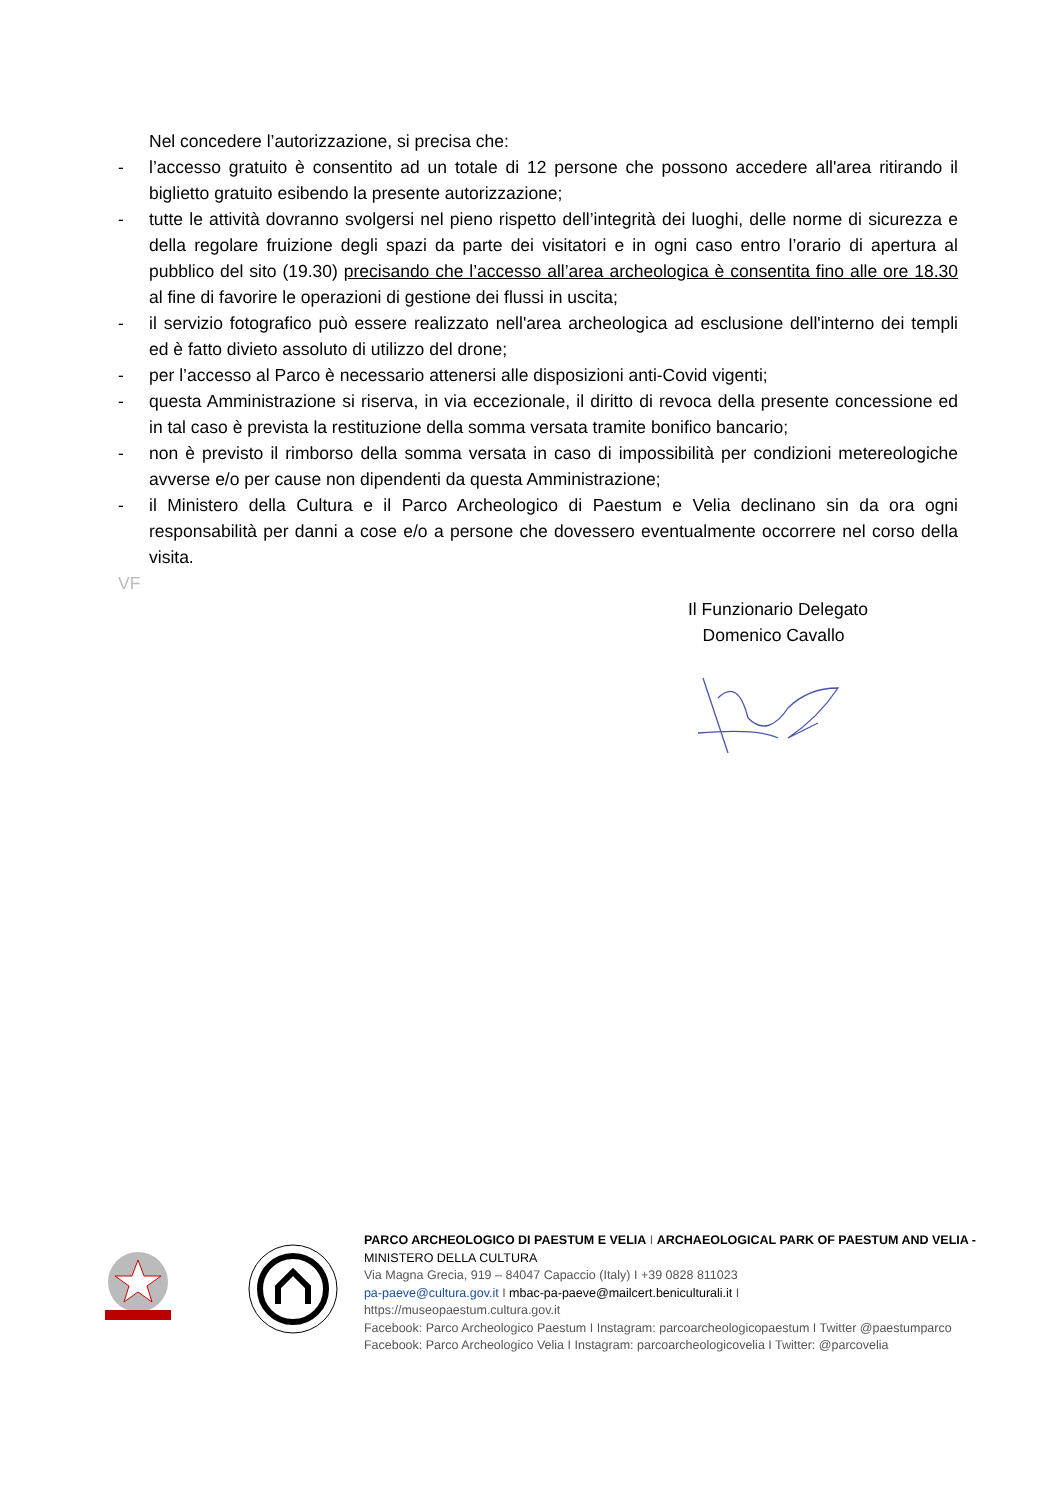Nel concedere l’autorizzazione, si precisa che:
- l’accesso gratuito è consentito ad un totale di 12 persone che possono accedere all'area ritirando il biglietto gratuito esibendo la presente autorizzazione;
- tutte le attività dovranno svolgersi nel pieno rispetto dell’integrità dei luoghi, delle norme di sicurezza e della regolare fruizione degli spazi da parte dei visitatori e in ogni caso entro l’orario di apertura al pubblico del sito (19.30) precisando che l’accesso all’area archeologica è consentita fino alle ore 18.30 al fine di favorire le operazioni di gestione dei flussi in uscita;
- il servizio fotografico può essere realizzato nell'area archeologica ad esclusione dell'interno dei templi ed è fatto divieto assoluto di utilizzo del drone;
- per l’accesso al Parco è necessario attenersi alle disposizioni anti-Covid vigenti;
- questa Amministrazione si riserva, in via eccezionale, il diritto di revoca della presente concessione ed in tal caso è prevista la restituzione della somma versata tramite bonifico bancario;
- non è previsto il rimborso della somma versata in caso di impossibilità per condizioni metereologiche avverse e/o per cause non dipendenti da questa Amministrazione;
- il Ministero della Cultura e il Parco Archeologico di Paestum e Velia declinano sin da ora ogni responsabilità per danni a cose e/o a persone che dovessero eventualmente occorrere nel corso della visita.
VF
Il Funzionario Delegato
Domenico Cavallo
PARCO ARCHEOLOGICO DI PAESTUM E VELIA I ARCHAEOLOGICAL PARK OF PAESTUM AND VELIA - MINISTERO DELLA CULTURA
Via Magna Grecia, 919 – 84047 Capaccio (Italy) I +39 0828 811023
pa-paeve@cultura.gov.it I mbac-pa-paeve@mailcert.beniculturali.it I
https://museopaestum.cultura.gov.it
Facebook: Parco Archeologico Paestum I Instagram: parcoarcheologicopaestum I Twitter @paestumparco
Facebook: Parco Archeologico Velia I Instagram: parcoarcheologicovelia I Twitter: @parcovelia